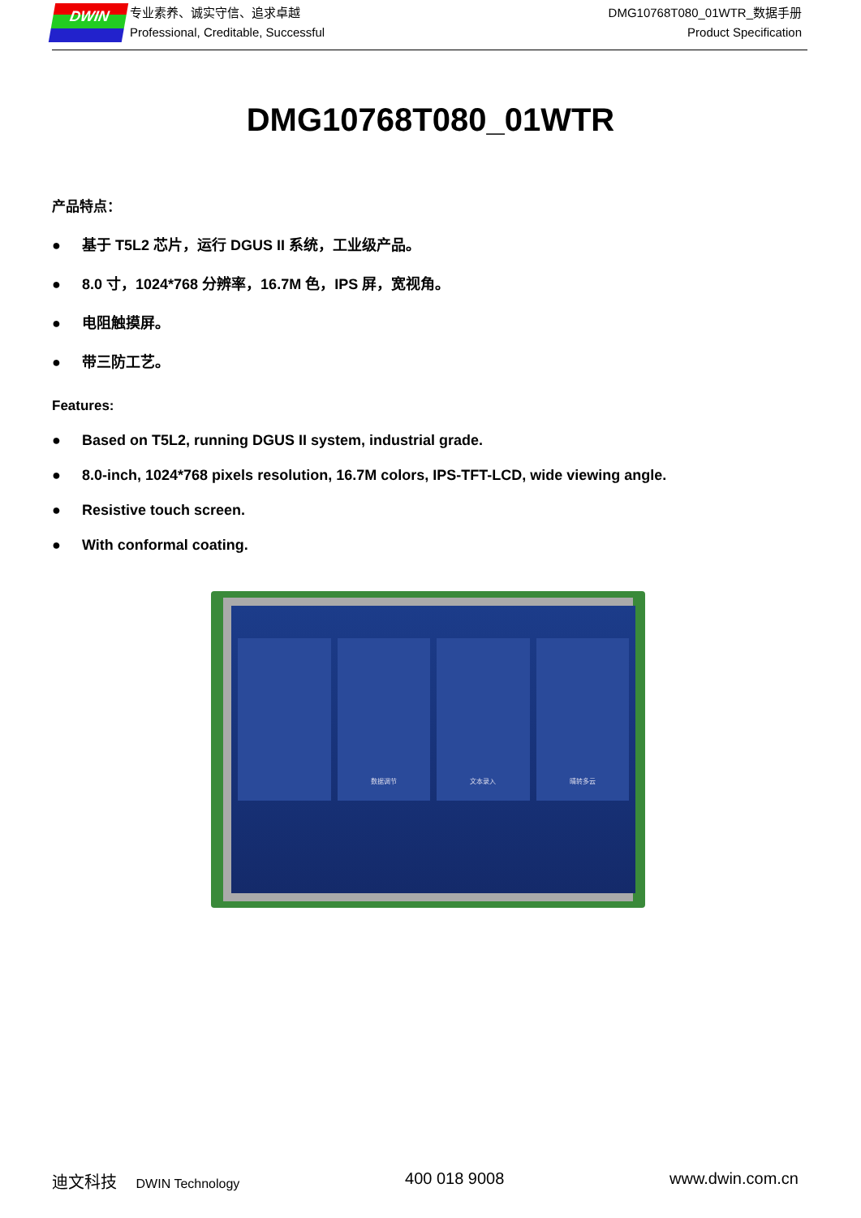DWIN
专业素养、诚实守信、追求卓越
Professional, Creditable, Successful
DMG10768T080_01WTR_数据手册
Product Specification
DMG10768T080_01WTR
产品特点：
● 基于 T5L2 芯片，运行 DGUS II 系统，工业级产品。
● 8.0 寸，1024*768 分辨率，16.7M 色，IPS 屏，宽视角。
● 电阻触摸屏。
● 带三防工艺。
Features:
● Based on T5L2, running DGUS II system, industrial grade.
● 8.0-inch, 1024*768 pixels resolution, 16.7M colors, IPS-TFT-LCD, wide viewing angle.
● Resistive touch screen.
● With conformal coating.
数据调节 文本录入 晴转多云
迪文科技 DWIN Technology
400 018 9008 www.dwin.com.cn